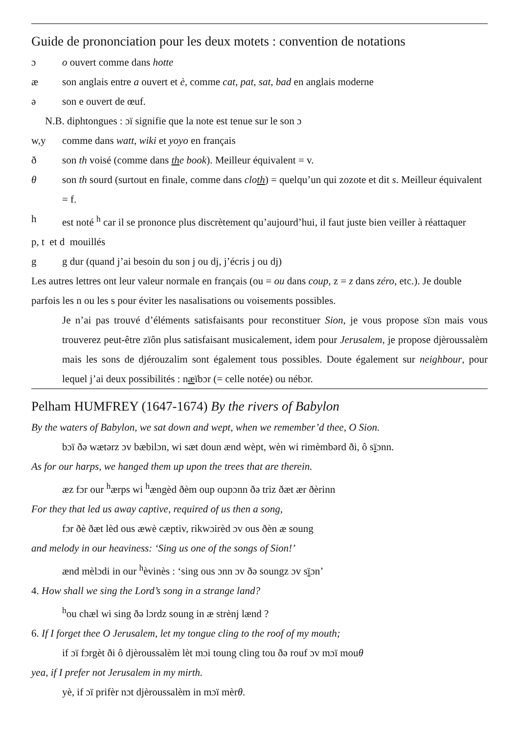Guide de prononciation pour les deux motets : convention de notations
ɔ o ouvert comme dans hotte
æ son anglais entre a ouvert et è, comme cat, pat, sat, bad en anglais moderne
ə son e ouvert de œuf.
N.B. diphtongues : ɔï signifie que la note est tenue sur le son ɔ
w,y comme dans watt, wiki et yoyo en français
ð son th voisé (comme dans the book). Meilleur équivalent = v.
θ son th sourd (surtout en finale, comme dans cloth) = quelqu’un qui zozote et dit s. Meilleur équivalent = f.
h est noté <sup>h</sup> car il se prononce plus discrètement qu’aujourd’hui, il faut juste bien veiller à réattaquer
p, t et d mouillés
g g dur (quand j’ai besoin du son j ou dj, j’écris j ou dj)
Les autres lettres ont leur valeur normale en français (ou = ou dans coup, z = z dans zéro, etc.). Je double parfois les n ou les s pour éviter les nasalisations ou voisements possibles.
Je n’ai pas trouvé d’éléments satisfaisants pour reconstituer Sion, je vous propose sïɔn mais vous trouverez peut-être zïôn plus satisfaisant musicalement, idem pour Jerusalem, je propose djèroussalèm mais les sons de djérouzalim sont également tous possibles. Doute également sur neighbour, pour lequel j’ai deux possibilités : næïbɔr (= celle notée) ou nébɔr.
Pelham HUMFREY (1647-1674) By the rivers of Babylon
By the waters of Babylon, we sat down and wept, when we remember’d thee, O Sion.
bɔï ðə wætərz ɔv bæbilɔn, wi sæt doun ænd wèpt, wèn wi rimèmbərd ði, ô sïɔnn.
As for our harps, we hanged them up upon the trees that are therein.
æz fɔr our <sup>h</sup>ærps wi <sup>h</sup>ængèd ðèm oup oupɔnn ðə triz ðæt ær ðèrinn
For they that led us away captive, required of us then a song,
fɔr ðè ðæt lèd ous æwè cæptiv, rikwɔirèd ɔv ous ðèn æ soung
and melody in our heaviness: ‘Sing us one of the songs of Sion!’
ænd mèlɔdi in our <sup>h</sup>èvinès : ‘sing ous ɔnn ɔv ðə soungz ɔv sïɔn’
4. How shall we sing the Lord’s song in a strange land?
<sup>h</sup> ou chæl wi sing ðə lɔrdz soung in æ strènj lænd ?
6. If I forget thee O Jerusalem, let my tongue cling to the roof of my mouth;
if ɔï fɔrgèt ði ô djèroussalèm lèt mɔi toung cling tou ðə rouf ɔv mɔï mouθ
yea, if I prefer not Jerusalem in my mirth.
yè, if ɔï prifèr nɔt djèroussalèm in mɔï mèrθ.